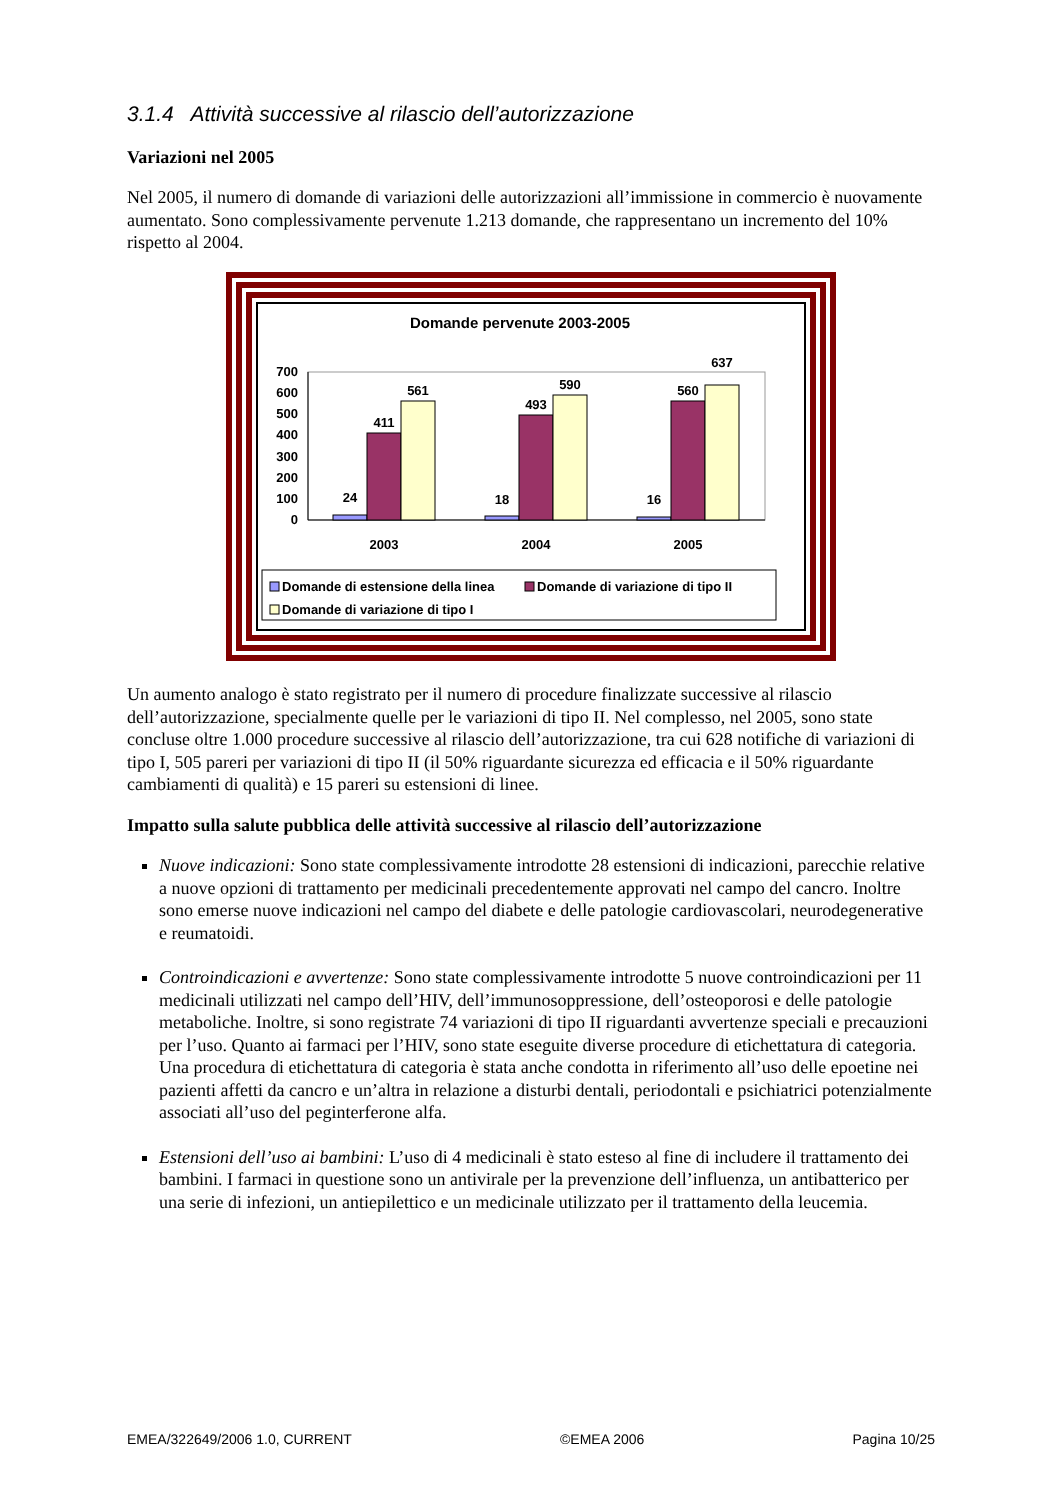3.1.4 Attività successive al rilascio dell’autorizzazione
Variazioni nel 2005
Nel 2005, il numero di domande di variazioni delle autorizzazioni all’immissione in commercio è nuovamente aumentato. Sono complessivamente pervenute 1.213 domande, che rappresentano un incremento del 10% rispetto al 2004.
Domande pervenute 2003-2005
0
100
200
300
400
500
600
700
24
411
561
18
493
590
16
560
637
2003
2004
2005
Domande di estensione della linea
Domande di variazione di tipo II
Domande di variazione di tipo I
Un aumento analogo è stato registrato per il numero di procedure finalizzate successive al rilascio dell’autorizzazione, specialmente quelle per le variazioni di tipo II. Nel complesso, nel 2005, sono state concluse oltre 1.000 procedure successive al rilascio dell’autorizzazione, tra cui 628 notifiche di variazioni di tipo I, 505 pareri per variazioni di tipo II (il 50% riguardante sicurezza ed efficacia e il 50% riguardante cambiamenti di qualità) e 15 pareri su estensioni di linee.
Impatto sulla salute pubblica delle attività successive al rilascio dell’autorizzazione
Nuove indicazioni: Sono state complessivamente introdotte 28 estensioni di indicazioni, parecchie relative a nuove opzioni di trattamento per medicinali precedentemente approvati nel campo del cancro. Inoltre sono emerse nuove indicazioni nel campo del diabete e delle patologie cardiovascolari, neurodegenerative e reumatoidi.
Controindicazioni e avvertenze: Sono state complessivamente introdotte 5 nuove controindicazioni per 11 medicinali utilizzati nel campo dell’HIV, dell’immunosoppressione, dell’osteoporosi e delle patologie metaboliche. Inoltre, si sono registrate 74 variazioni di tipo II riguardanti avvertenze speciali e precauzioni per l’uso. Quanto ai farmaci per l’HIV, sono state eseguite diverse procedure di etichettatura di categoria. Una procedura di etichettatura di categoria è stata anche condotta in riferimento all’uso delle epoetine nei pazienti affetti da cancro e un’altra in relazione a disturbi dentali, periodontali e psichiatrici potenzialmente associati all’uso del peginterferone alfa.
Estensioni dell’uso ai bambini: L’uso di 4 medicinali è stato esteso al fine di includere il trattamento dei bambini. I farmaci in questione sono un antivirale per la prevenzione dell’influenza, un antibatterico per una serie di infezioni, un antiepilettico e un medicinale utilizzato per il trattamento della leucemia.
EMEA/322649/2006 1.0, CURRENT ©EMEA 2006 Pagina 10/25